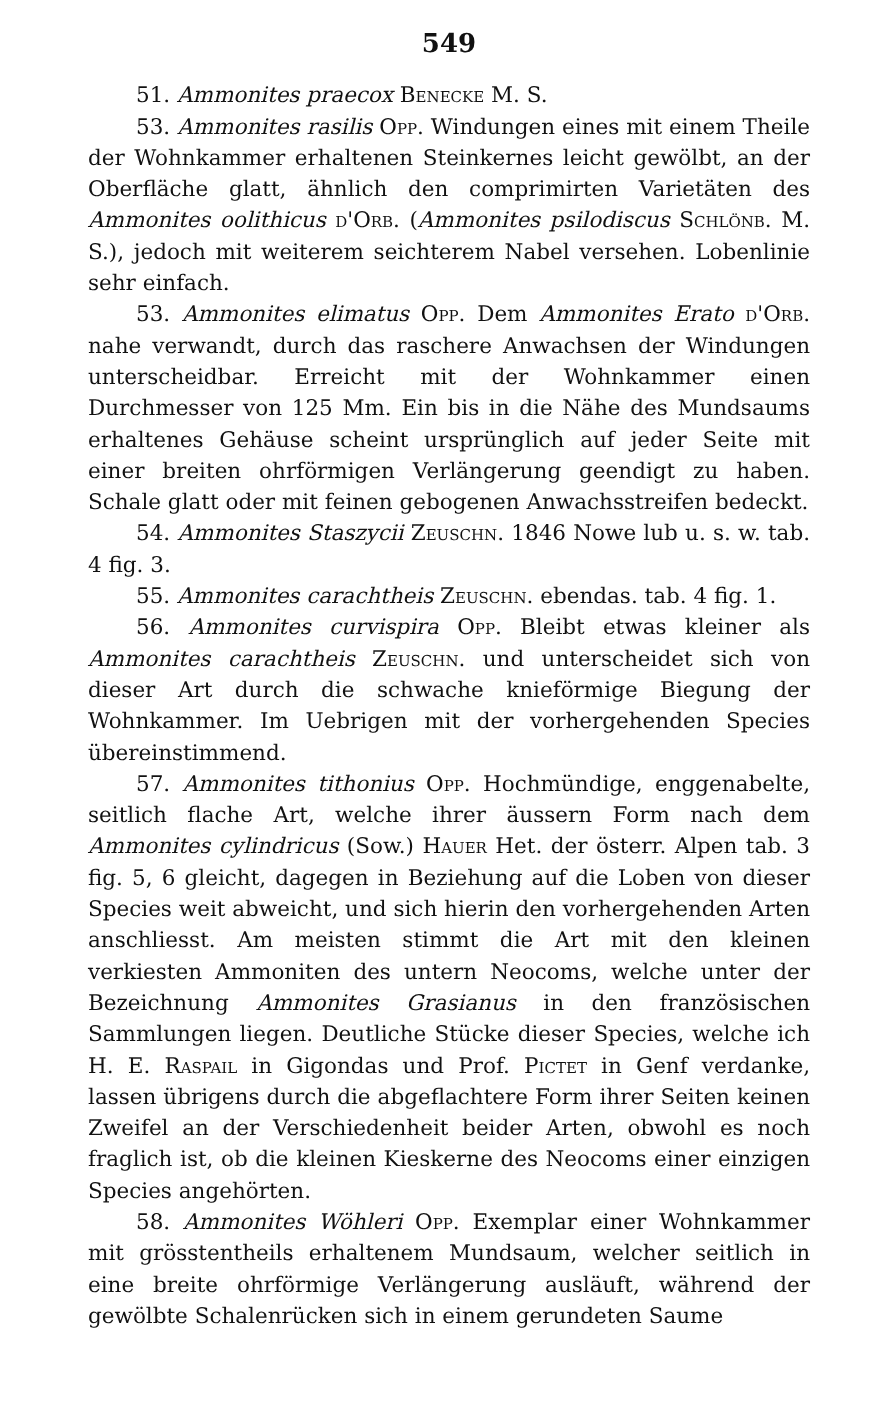549
51. Ammonites praecox Benecke M. S.
53. Ammonites rasilis Opp. Windungen eines mit einem Theile der Wohnkammer erhaltenen Steinkernes leicht gewölbt, an der Oberfläche glatt, ähnlich den comprimirten Varietäten des Ammonites oolithicus d'Orb. (Ammonites psilodiscus Schlönb. M. S.), jedoch mit weiterem seichterem Nabel versehen. Lobenlinie sehr einfach.
53. Ammonites elimatus Opp. Dem Ammonites Erato d'Orb. nahe verwandt, durch das raschere Anwachsen der Windungen unterscheidbar. Erreicht mit der Wohnkammer einen Durchmesser von 125 Mm. Ein bis in die Nähe des Mundsaums erhaltenes Gehäuse scheint ursprünglich auf jeder Seite mit einer breiten ohrförmigen Verlängerung geendigt zu haben. Schale glatt oder mit feinen gebogenen Anwachsstreifen bedeckt.
54. Ammonites Staszycii Zeuschn. 1846 Nowe lub u. s. w. tab. 4 fig. 3.
55. Ammonites carachtheis Zeuschn. ebendas. tab. 4 fig. 1.
56. Ammonites curvispira Opp. Bleibt etwas kleiner als Ammonites carachtheis Zeuschn. und unterscheidet sich von dieser Art durch die schwache knieförmige Biegung der Wohnkammer. Im Uebrigen mit der vorhergehenden Species übereinstimmend.
57. Ammonites tithonius Opp. Hochmündige, enggenabelte, seitlich flache Art, welche ihrer äussern Form nach dem Ammonites cylindricus (Sow.) Hauer Het. der österr. Alpen tab. 3 fig. 5, 6 gleicht, dagegen in Beziehung auf die Loben von dieser Species weit abweicht, und sich hierin den vorhergehenden Arten anschliesst. Am meisten stimmt die Art mit den kleinen verkiesten Ammoniten des untern Neocoms, welche unter der Bezeichnung Ammonites Grasianus in den französischen Sammlungen liegen. Deutliche Stücke dieser Species, welche ich H. E. Raspail in Gigondas und Prof. Pictet in Genf verdanke, lassen übrigens durch die abgeflachtere Form ihrer Seiten keinen Zweifel an der Verschiedenheit beider Arten, obwohl es noch fraglich ist, ob die kleinen Kieskerne des Neocoms einer einzigen Species angehörten.
58. Ammonites Wöhleri Opp. Exemplar einer Wohnkammer mit grösstentheils erhaltenem Mundsaum, welcher seitlich in eine breite ohrförmige Verlängerung ausläuft, während der gewölbte Schalenrücken sich in einem gerundeten Saume